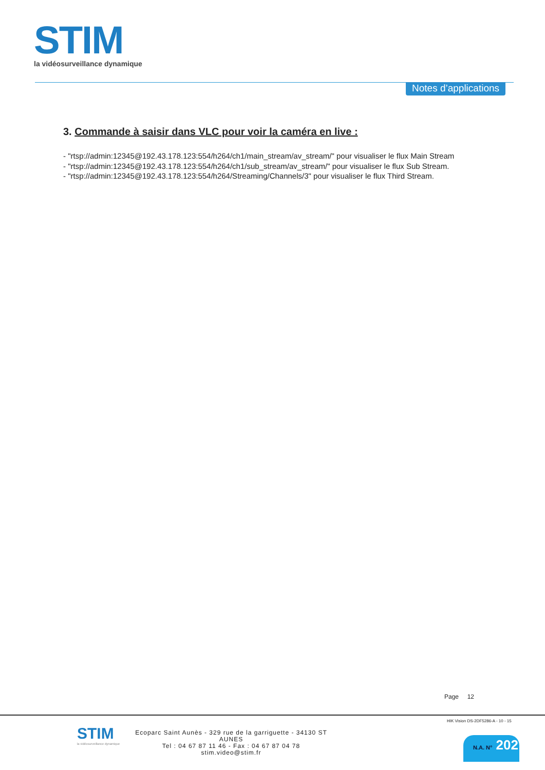STIM
la vidéosurveillance dynamique
Notes d’applications
3. Commande à saisir dans VLC pour voir la caméra en live :
- "rtsp://admin:12345@192.43.178.123:554/h264/ch1/main_stream/av_stream/" pour visualiser le flux Main Stream
- "rtsp://admin:12345@192.43.178.123:554/h264/ch1/sub_stream/av_stream/" pour visualiser le flux Sub Stream.
- "rtsp://admin:12345@192.43.178.123:554/h264/Streaming/Channels/3" pour visualiser le flux Third Stream.
Page 12
STIM
la vidéosurveillance dynamique
Ecoparc Saint Aunès - 329 rue de la garriguette - 34130 ST AUNES
Tel : 04 67 87 11 46 - Fax : 04 67 87 04 78
stim.video@stim.fr
HIK Vision DS-2DF5286-A - 10 - 15
N.A. N° 202